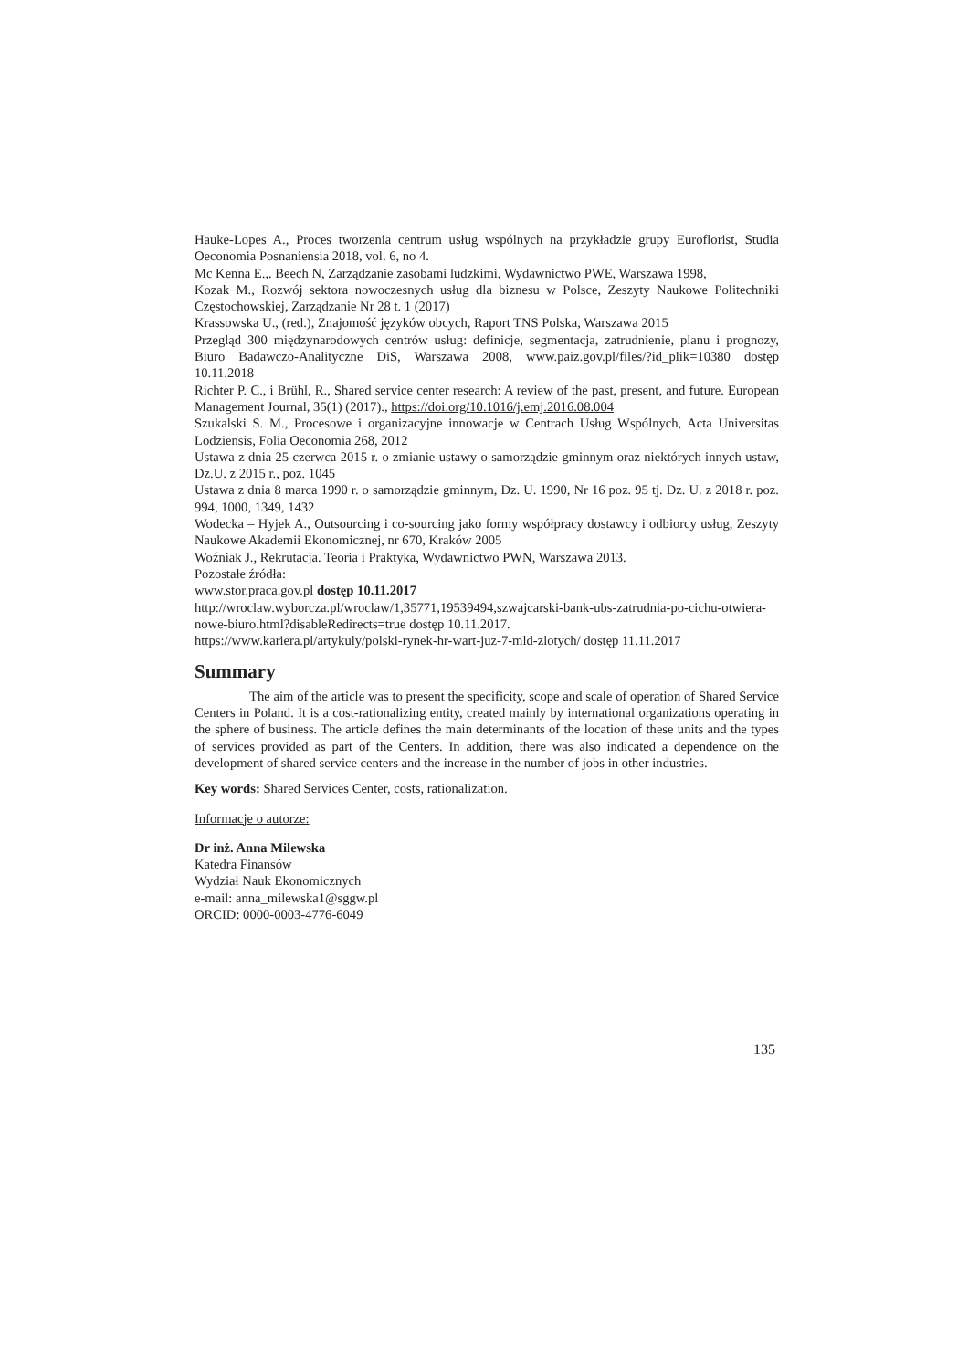Hauke-Lopes A., Proces tworzenia centrum usług wspólnych na przykładzie grupy Euroflorist, Studia Oeconomia Posnaniensia 2018, vol. 6, no 4.
Mc Kenna E.,. Beech N, Zarządzanie zasobami ludzkimi, Wydawnictwo PWE, Warszawa 1998,
Kozak M., Rozwój sektora nowoczesnych usług dla biznesu w Polsce, Zeszyty Naukowe Politechniki Częstochowskiej, Zarządzanie Nr 28 t. 1 (2017)
Krassowska U., (red.), Znajomość języków obcych, Raport TNS Polska, Warszawa 2015
Przegląd 300 międzynarodowych centrów usług: definicje, segmentacja, zatrudnienie, planu i prognozy, Biuro Badawczo-Analityczne DiS, Warszawa 2008, www.paiz.gov.pl/files/?id_plik=10380 dostęp 10.11.2018
Richter P. C., i Brühl, R., Shared service center research: A review of the past, present, and future. European Management Journal, 35(1) (2017)., https://doi.org/10.1016/j.emj.2016.08.004
Szukalski S. M., Procesowe i organizacyjne innowacje w Centrach Usług Wspólnych, Acta Universitas Lodziensis, Folia Oeconomia 268, 2012
Ustawa z dnia 25 czerwca 2015 r. o zmianie ustawy o samorządzie gminnym oraz niektórych innych ustaw, Dz.U. z 2015 r., poz. 1045
Ustawa z dnia 8 marca 1990 r. o samorządzie gminnym, Dz. U. 1990, Nr 16 poz. 95 tj. Dz. U. z 2018 r. poz. 994, 1000, 1349, 1432
Wodecka – Hyjek A., Outsourcing i co-sourcing jako formy współpracy dostawcy i odbiorcy usług, Zeszyty Naukowe Akademii Ekonomicznej, nr 670, Kraków 2005
Woźniak J., Rekrutacja. Teoria i Praktyka, Wydawnictwo PWN, Warszawa 2013.
Pozostałe źródła:
www.stor.praca.gov.pl dostęp 10.11.2017
http://wroclaw.wyborcza.pl/wroclaw/1,35771,19539494,szwajcarski-bank-ubs-zatrudnia-po-cichu-otwiera-nowe-biuro.html?disableRedirects=true dostęp 10.11.2017.
https://www.kariera.pl/artykuly/polski-rynek-hr-wart-juz-7-mld-zlotych/ dostęp 11.11.2017
Summary
The aim of the article was to present the specificity, scope and scale of operation of Shared Service Centers in Poland. It is a cost-rationalizing entity, created mainly by international organizations operating in the sphere of business. The article defines the main determinants of the location of these units and the types of services provided as part of the Centers. In addition, there was also indicated a dependence on the development of shared service centers and the increase in the number of jobs in other industries.
Key words: Shared Services Center, costs, rationalization.
Informacje o autorze:
Dr inż. Anna Milewska
Katedra Finansów
Wydział Nauk Ekonomicznych
e-mail: anna_milewska1@sggw.pl
ORCID: 0000-0003-4776-6049
135